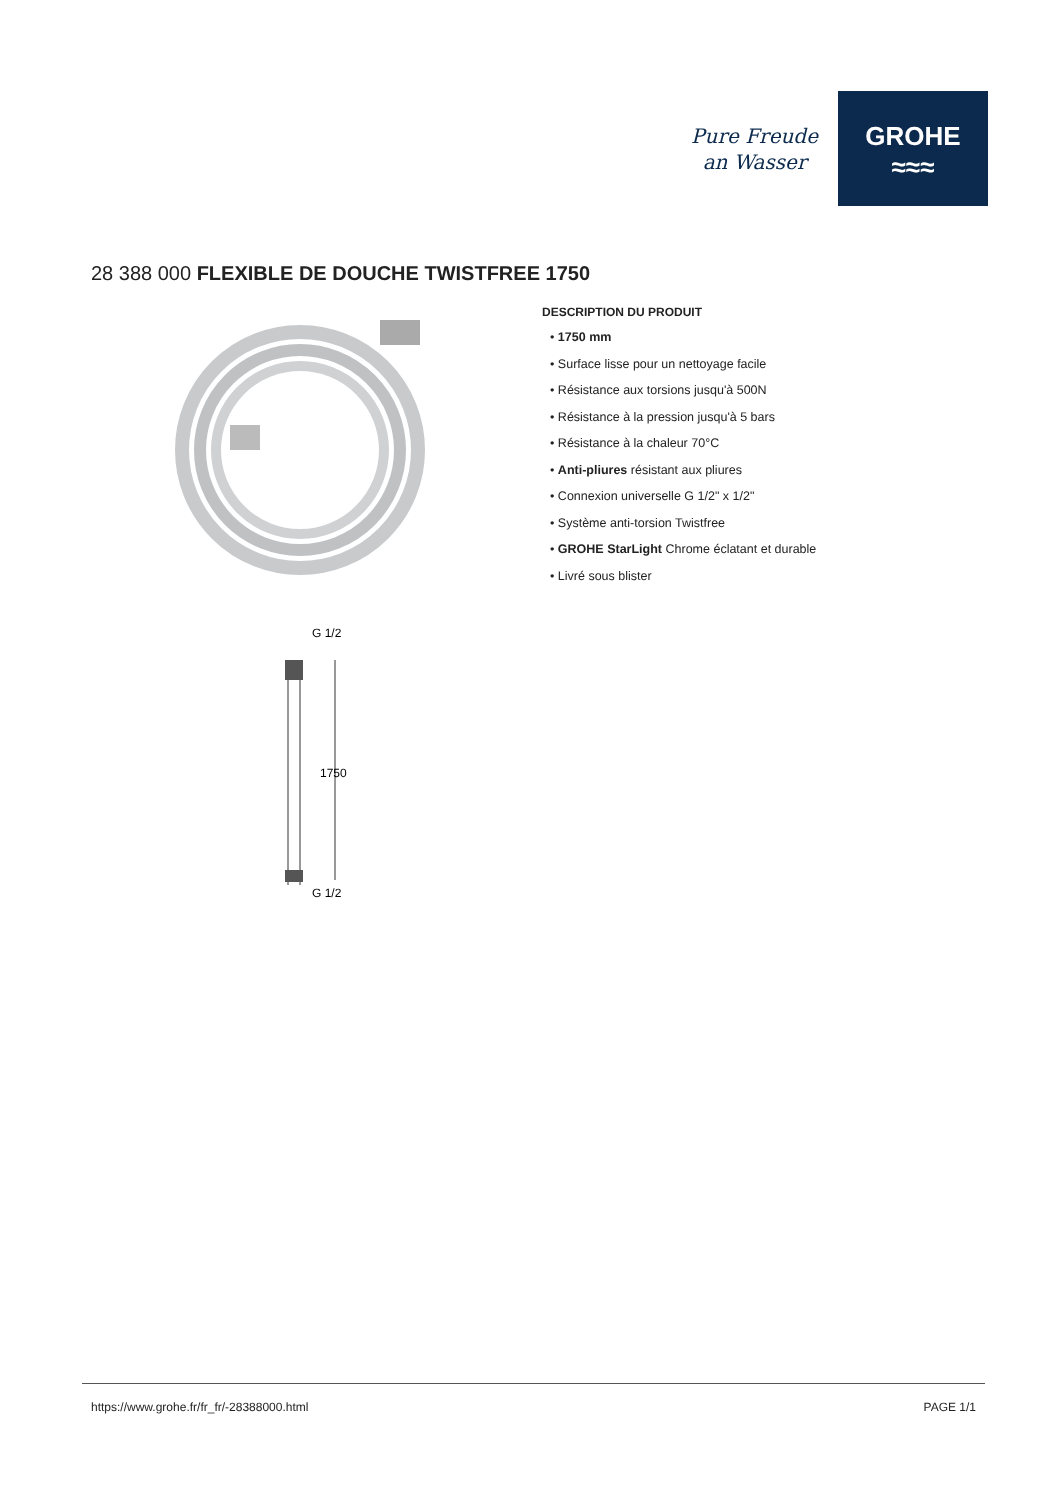Pure Freude
an Wasser
GROHE
≈≈≈
28 388 000 FLEXIBLE DE DOUCHE TWISTFREE 1750
G 1/2
1750
G 1/2
DESCRIPTION DU PRODUIT
• 1750 mm
• Surface lisse pour un nettoyage facile
• Résistance aux torsions jusqu'à 500N
• Résistance à la pression jusqu'à 5 bars
• Résistance à la chaleur 70°C
• Anti-pliures résistant aux pliures
• Connexion universelle G 1/2" x 1/2"
• Système anti-torsion Twistfree
• GROHE StarLight Chrome éclatant et durable
• Livré sous blister
https://www.grohe.fr/fr_fr/-28388000.html PAGE 1/1